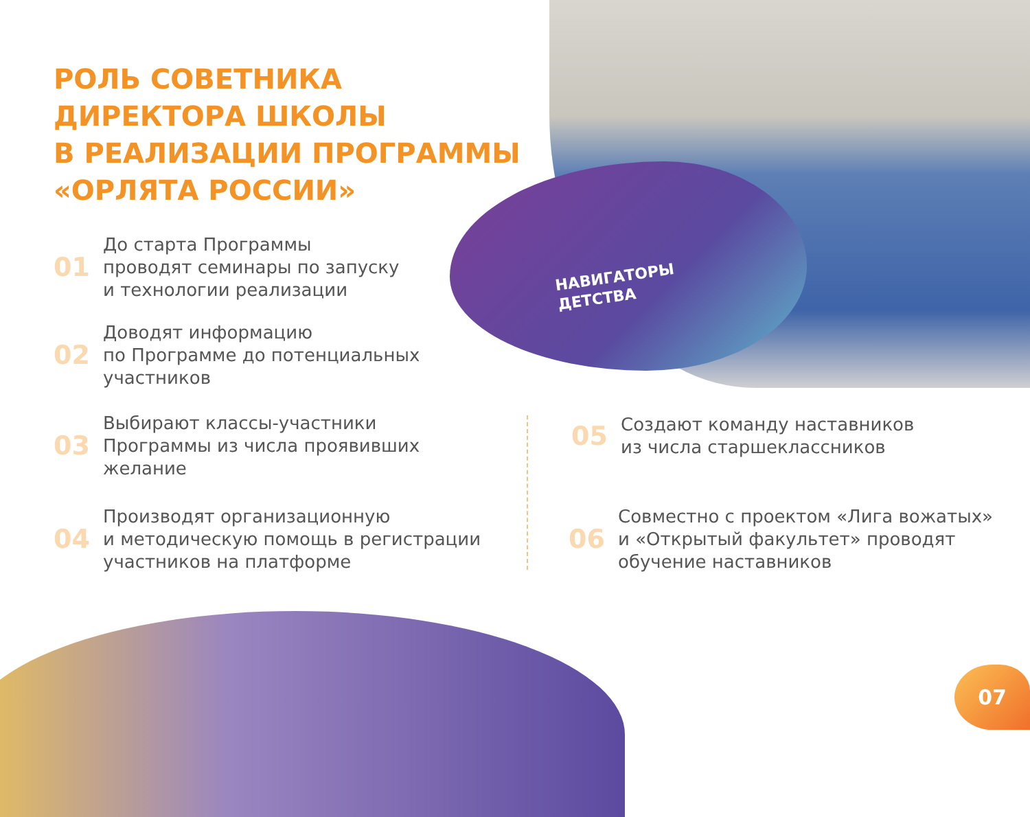НАВИГАТОРЫ
ДЕТСТВА
РОЛЬ СОВЕТНИКА
ДИРЕКТОРА ШКОЛЫ
В РЕАЛИЗАЦИИ ПРОГРАММЫ
«ОРЛЯТА РОССИИ»
01 До старта Программы
проводят семинары по запуску
и технологии реализации
02 Доводят информацию
по Программе до потенциальных
участников
03 Выбирают классы-участники
Программы из числа проявивших
желание
04 Производят организационную
и методическую помощь в регистрации
участников на платформе
05 Создают команду наставников
из числа старшеклассников
06 Совместно с проектом «Лига вожатых»
и «Открытый факультет» проводят
обучение наставников
07